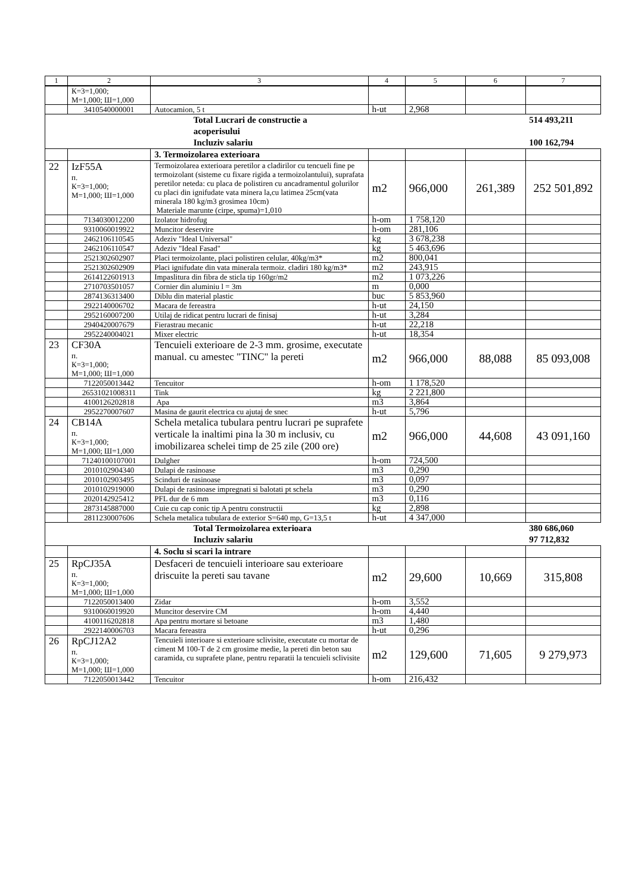| 1 | 2 | 3 | 4 | 5 | 6 | 7 |
| --- | --- | --- | --- | --- | --- | --- |
| | К=3=1,000; М=1,000; Ш=1,000 | | | | | |
| | 3410540000001 | Autocamion, 5 t | h-ut | 2,968 | | |
| | | Total Lucrari de constructie a acoperisului Incluziv salariu | | | | 514 493,211 100 162,794 |
| | | 3. Termoizolarea exterioara | | | | |
| 22 | IzF55A п. К=3=1,000; М=1,000; Ш=1,000 | Termoizolarea exterioara peretilor a cladirilor cu tencueli fine pe termoizolant (sisteme cu fixare rigida a termoizolantului), suprafata peretilor neteda: cu placa de polistiren cu ancadramentul golurilor cu placi din ignifudate vata minera la,cu latimea 25cm(vata minerala 180 kg/m3 grosimea 10cm) Materiale marunte (cirpe, spuma)=1,010 | m2 | 966,000 | 261,389 | 252 501,892 |
| | 7134030012200 | Izolator hidrofug | h-om | 1 758,120 | | |
| | 9310060019922 | Muncitor deservire | h-om | 281,106 | | |
| | 2462106110545 | Adeziv "Ideal Universal" | kg | 3 678,238 | | |
| | 2462106110547 | Adeziv "Ideal Fasad" | kg | 5 463,696 | | |
| | 2521302602907 | Placi termoizolante, placi polistiren celular, 40kg/m3* | m2 | 800,041 | | |
| | 2521302602909 | Placi ignifudate din vata minerala termoiz. cladiri 180 kg/m3* | m2 | 243,915 | | |
| | 2614122601913 | Impaslitura din fibra de sticla tip 160gr/m2 | m2 | 1 073,226 | | |
| | 2710703501057 | Cornier din aluminiu l = 3m | m | 0,000 | | |
| | 2874136313400 | Diblu din material plastic | buc | 5 853,960 | | |
| | 2922140006702 | Macara de fereastra | h-ut | 24,150 | | |
| | 2952160007200 | Utilaj de ridicat pentru lucrari de finisaj | h-ut | 3,284 | | |
| | 2940420007679 | Fierastrau mecanic | h-ut | 22,218 | | |
| | 2952240004021 | Mixer electric | h-ut | 18,354 | | |
| 23 | CF30A п. К=3=1,000; М=1,000; Ш=1,000 | Tencuieli exterioare de 2-3 mm. grosime, executate manual. cu amestec "TINC" la pereti | m2 | 966,000 | 88,088 | 85 093,008 |
| | 7122050013442 | Tencuitor | h-om | 1 178,520 | | |
| | 26531021008311 | Tink | kg | 2 221,800 | | |
| | 4100126202818 | Apa | m3 | 3,864 | | |
| | 2952270007607 | Masina de gaurit electrica cu ajutaj de snec | h-ut | 5,796 | | |
| 24 | CB14A п. К=3=1,000; М=1,000; Ш=1,000 | Schela metalica tubulara pentru lucrari pe suprafete verticale la inaltimi pina la 30 m inclusiv, cu imobilizarea schelei timp de 25 zile (200 ore) | m2 | 966,000 | 44,608 | 43 091,160 |
| | 71240100107001 | Dulgher | h-om | 724,500 | | |
| | 2010102904340 | Dulapi de rasinoase | m3 | 0,290 | | |
| | 2010102903495 | Scinduri de rasinoase | m3 | 0,097 | | |
| | 2010102919000 | Dulapi de rasinoase impregnati si balotati pt schela | m3 | 0,290 | | |
| | 2020142925412 | PFL dur de 6 mm | m3 | 0,116 | | |
| | 2873145887000 | Cuie cu cap conic tip A pentru constructii | kg | 2,898 | | |
| | 2811230007606 | Schela metalica tubulara de exterior S=640 mp, G=13,5 t | h-ut | 4 347,000 | | |
| | | Total Termoizolarea exterioara Incluziv salariu | | | | 380 686,060 97 712,832 |
| | | 4. Soclu si scari la intrare | | | | |
| 25 | RpCJ35A п. К=3=1,000; М=1,000; Ш=1,000 | Desfaceri de tencuieli interioare sau exterioare driscuite la pereti sau tavane | m2 | 29,600 | 10,669 | 315,808 |
| | 7122050013400 | Zidar | h-om | 3,552 | | |
| | 9310060019920 | Muncitor deservire CM | h-om | 4,440 | | |
| | 4100116202818 | Apa pentru mortare si betoane | m3 | 1,480 | | |
| | 2922140006703 | Macara fereastra | h-ut | 0,296 | | |
| 26 | RpCJ12A2 п. К=3=1,000; М=1,000; Ш=1,000 | Tencuieli interioare si exterioare sclivisite, executate cu mortar de ciment M 100-T de 2 cm grosime medie, la pereti din beton sau caramida, cu suprafete plane, pentru reparatii la tencuieli sclivisite | m2 | 129,600 | 71,605 | 9 279,973 |
| | 7122050013442 | Tencuitor | h-om | 216,432 | | |